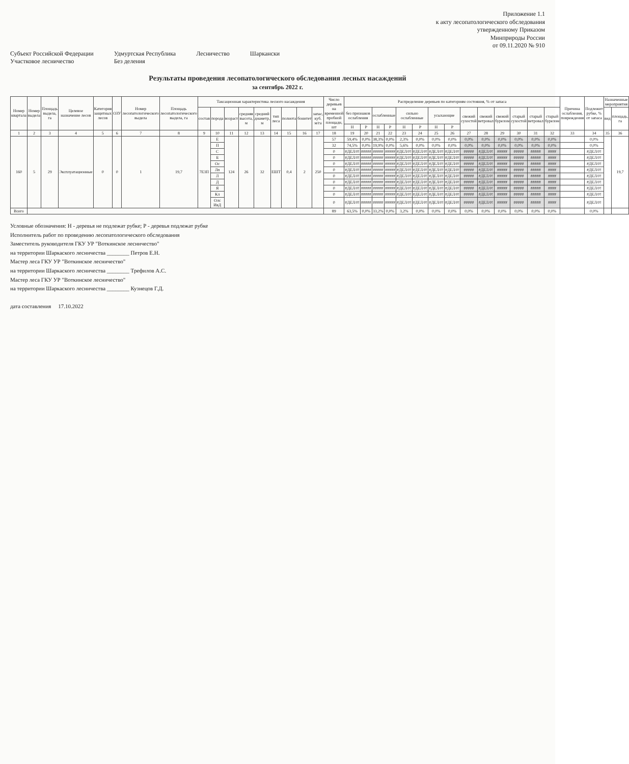Приложение 1.1
к акту лесопатологического обследования
утвержденному Приказом
Минприроды России
от 09.11.2020 № 910
Субъект Российской Федерации
Участковое лесничество
Удмуртская Республика
Без деления
Лесничество Шаркански
Результаты проведения лесопатологического обследования лесных насаждений
за сентябрь 2022 г.
| Номер квартала | Номер выдела | Площадь выдела, га | Целевое назначение лесов | Категория защитных лесов | ОЗУ | Номер лесопатологического выдела | Площадь лесопатологического выдела, га | Таксационная характеристика лесного насаждения | | | | | | | | | Число деревьев на временной пробной площади, шт | Распределение деревьев по категориям состояния, % от запаса | | | | | | | | | | | | | | Причина ослабления, повреждения | Подлежит рубке, % от запаса | Назначенные мероприятия | |
| --- | --- | --- | --- | --- | --- | --- | --- | --- | --- | --- | --- | --- | --- | --- | --- | --- | --- | --- | --- | --- | --- | --- | --- | --- | --- | --- | --- | --- | --- | --- | --- | --- | --- | --- | --- |
| | | | | | | | | состав | порода | возраст | средняя высота, м | средний диаметр, м | тип леса | полнота | бонитет | запас, куб. м/га | | без признаков ослабления | | ослабленные | | сильно ослабленные | | усыхающие | | свежий сухостой | свежий ветровал | свежий бурелом | старый сухостой | старый ветровал | старый бурелом | | | вид | площадь, га |
| | | | | | | | | | | | | | | | | | | Н | Р | Н | Р | Н | Р | Н | Р | | | | | | | | | | |
| 1 | 2 | 3 | 4 | 5 | 6 | 7 | 8 | 9 | 10 | 11 | 12 | 13 | 14 | 15 | 16 | 17 | 18 | 19 | 20 | 21 | 22 | 23 | 24 | 25 | 26 | 27 | 28 | 29 | 30 | 31 | 32 | 33 | 34 | 35 | 36 |
| 160 | 5 | 29 | Эксплуатационные | 0 | 0 | 1 | 19,7 | 7Е3П | Е | 124 | 26 | 32 | ЕШТ | 0,4 | 2 | 250 | 57 | 59,4% | 0,0% | 38,3% | 0,0% | 2,3% | 0,0% | 0,0% | 0,0% | 0,0% | 0,0% | 0,0% | 0,0% | 0,0% | 0,0% | | 0,0% | | 19,7 |
| | | | | | | | | | П | | | | | | | | 32 | 74,5% | 0,0% | 19,9% | 0,0% | 5,6% | 0,0% | 0,0% | 0,0% | 0,0% | 0,0% | 0,0% | 0,0% | 0,0% | 0,0% | | 0,0% | | |
| | | | | | | | | | С | | | | | | | | 0 | #ДЕЛ/0! | ##### | ##### | ##### | #ДЕЛ/0! | #ДЕЛ/0! | #ДЕЛ/0! | #ДЕЛ/0! | ##### | #ДЕЛ/0! | ##### | ##### | ##### | #### | | #ДЕЛ/0! | | |
| | | | | | | | | | Б | | | | | | | | 0 | #ДЕЛ/0! | ##### | ##### | ##### | #ДЕЛ/0! | #ДЕЛ/0! | #ДЕЛ/0! | #ДЕЛ/0! | ##### | #ДЕЛ/0! | ##### | ##### | ##### | #### | | #ДЕЛ/0! | | |
| | | | | | | | | | Ос | | | | | | | | 0 | #ДЕЛ/0! | ##### | ##### | ##### | #ДЕЛ/0! | #ДЕЛ/0! | #ДЕЛ/0! | #ДЕЛ/0! | ##### | #ДЕЛ/0! | ##### | ##### | ##### | #### | | #ДЕЛ/0! | | |
| | | | | | | | | | Лп | | | | | | | | 0 | #ДЕЛ/0! | ##### | ##### | ##### | #ДЕЛ/0! | #ДЕЛ/0! | #ДЕЛ/0! | #ДЕЛ/0! | ##### | #ДЕЛ/0! | ##### | ##### | ##### | #### | | #ДЕЛ/0! | | |
| | | | | | | | | | Л | | | | | | | | 0 | #ДЕЛ/0! | ##### | ##### | ##### | #ДЕЛ/0! | #ДЕЛ/0! | #ДЕЛ/0! | #ДЕЛ/0! | ##### | #ДЕЛ/0! | ##### | ##### | ##### | #### | | #ДЕЛ/0! | | |
| | | | | | | | | | Д | | | | | | | | 0 | #ДЕЛ/0! | ##### | ##### | ##### | #ДЕЛ/0! | #ДЕЛ/0! | #ДЕЛ/0! | #ДЕЛ/0! | ##### | #ДЕЛ/0! | ##### | ##### | ##### | #### | | #ДЕЛ/0! | | |
| | | | | | | | | | Я | | | | | | | | 0 | #ДЕЛ/0! | ##### | ##### | ##### | #ДЕЛ/0! | #ДЕЛ/0! | #ДЕЛ/0! | #ДЕЛ/0! | ##### | #ДЕЛ/0! | ##### | ##### | ##### | #### | | #ДЕЛ/0! | | |
| | | | | | | | | | Кл | | | | | | | | 0 | #ДЕЛ/0! | ##### | ##### | ##### | #ДЕЛ/0! | #ДЕЛ/0! | #ДЕЛ/0! | #ДЕЛ/0! | ##### | #ДЕЛ/0! | ##### | ##### | ##### | #### | | #ДЕЛ/0! | | |
| | | | | | | | | | Олс ИвД | | | | | | | | 0 | #ДЕЛ/0! | ##### | ##### | ##### | #ДЕЛ/0! | #ДЕЛ/0! | #ДЕЛ/0! | #ДЕЛ/0! | ##### | #ДЕЛ/0! | ##### | ##### | ##### | #### | | #ДЕЛ/0! | | |
| Всего | | | | | | | | | | | | | | | | | 89 | 63,5% | 0,0% | 33,2% | 0,0% | 3,2% | 0,0% | 0,0% | 0,0% | 0,0% | 0,0% | 0,0% | 0,0% | 0,0% | 0,0% | | 0,0% | | |
Условные обозначения: Н - деревья не подлежат рубке; Р - деревья подлежат рубке
Исполнитель работ по проведению лесопатологического обследования
Заместитель руководителя ГКУ УР "Воткинское лесничество"
на территории Шаркаского лесничества ________ Петров Е.Н.
Мастер леса ГКУ УР "Воткинское лесничество"
на территории Шаркаского лесничества ________ Трефилов А.С.
Мастер леса ГКУ УР "Воткинское лесничество"
на территории Шаркаского лесничества ________ Кузнецов Г.Д.
дата составления 17.10.2022